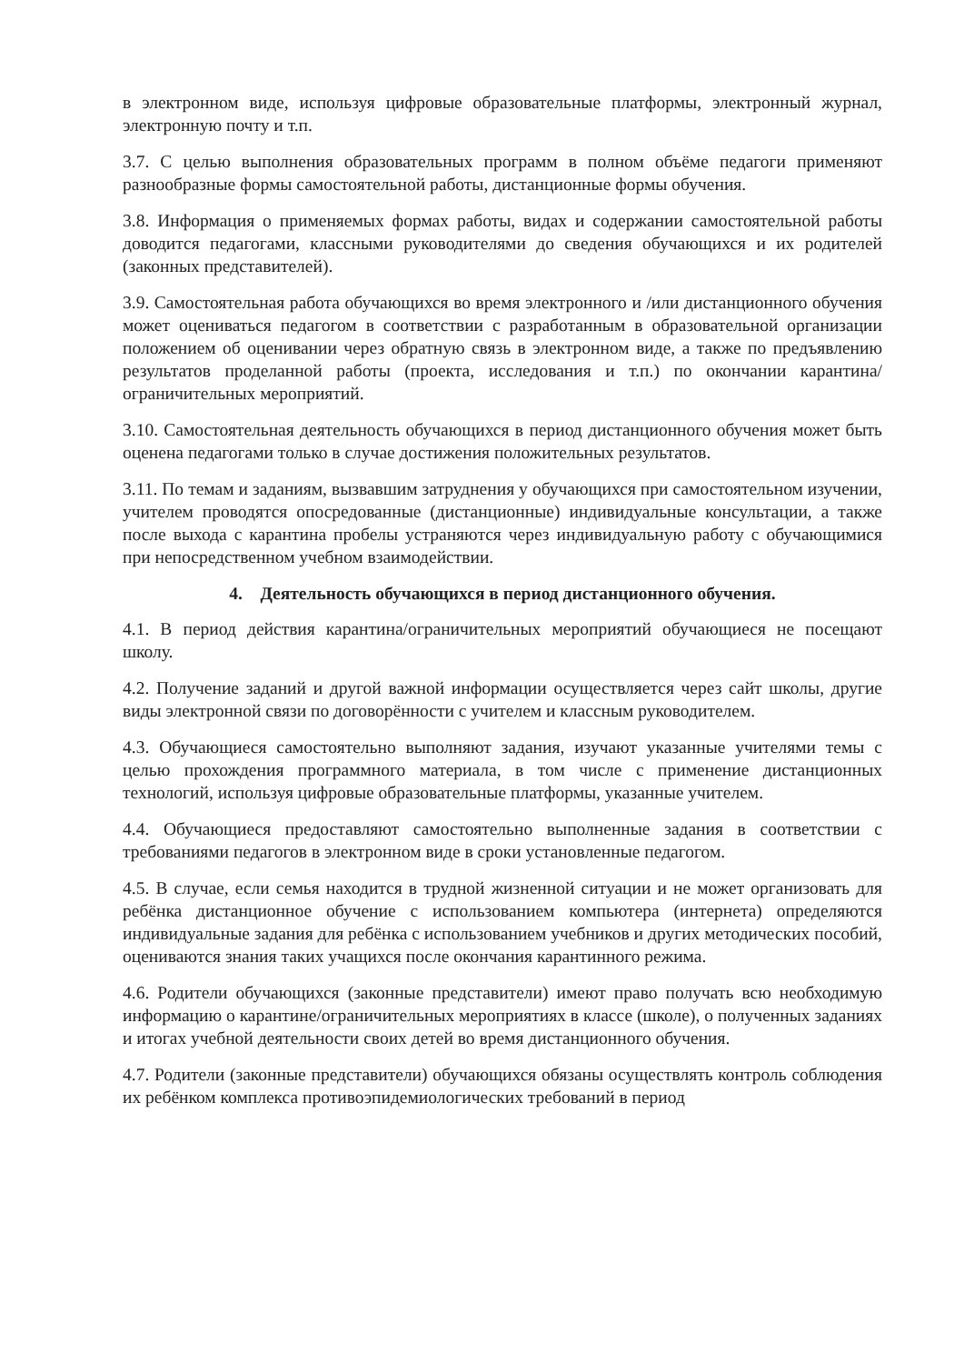в электронном виде, используя цифровые образовательные платформы, электронный журнал, электронную почту и т.п.
3.7. С целью выполнения образовательных программ в полном объёме педагоги применяют разнообразные формы самостоятельной работы, дистанционные формы обучения.
3.8. Информация о применяемых формах работы, видах и содержании самостоятельной работы доводится педагогами, классными руководителями до сведения обучающихся и их родителей (законных представителей).
3.9. Самостоятельная работа обучающихся во время электронного и /или дистанционного обучения может оцениваться педагогом в соответствии с разработанным в образовательной организации положением об оценивании через обратную связь в электронном виде, а также по предъявлению результатов проделанной работы (проекта, исследования и т.п.) по окончании карантина/ограничительных мероприятий.
3.10. Самостоятельная деятельность обучающихся в период дистанционного обучения может быть оценена педагогами только в случае достижения положительных результатов.
3.11. По темам и заданиям, вызвавшим затруднения у обучающихся при самостоятельном изучении, учителем проводятся опосредованные (дистанционные) индивидуальные консультации, а также после выхода с карантина пробелы устраняются через индивидуальную работу с обучающимися при непосредственном учебном взаимодействии.
4. Деятельность обучающихся в период дистанционного обучения.
4.1. В период действия карантина/ограничительных мероприятий обучающиеся не посещают школу.
4.2. Получение заданий и другой важной информации осуществляется через сайт школы, другие виды электронной связи по договорённости с учителем и классным руководителем.
4.3. Обучающиеся самостоятельно выполняют задания, изучают указанные учителями темы с целью прохождения программного материала, в том числе с применение дистанционных технологий, используя цифровые образовательные платформы, указанные учителем.
4.4. Обучающиеся предоставляют самостоятельно выполненные задания в соответствии с требованиями педагогов в электронном виде в сроки установленные педагогом.
4.5. В случае, если семья находится в трудной жизненной ситуации и не может организовать для ребёнка дистанционное обучение с использованием компьютера (интернета) определяются индивидуальные задания для ребёнка с использованием учебников и других методических пособий, оцениваются знания таких учащихся после окончания карантинного режима.
4.6. Родители обучающихся (законные представители) имеют право получать всю необходимую информацию о карантине/ограничительных мероприятиях в классе (школе), о полученных заданиях и итогах учебной деятельности своих детей во время дистанционного обучения.
4.7. Родители (законные представители) обучающихся обязаны осуществлять контроль соблюдения их ребёнком комплекса противоэпидемиологических требований в период